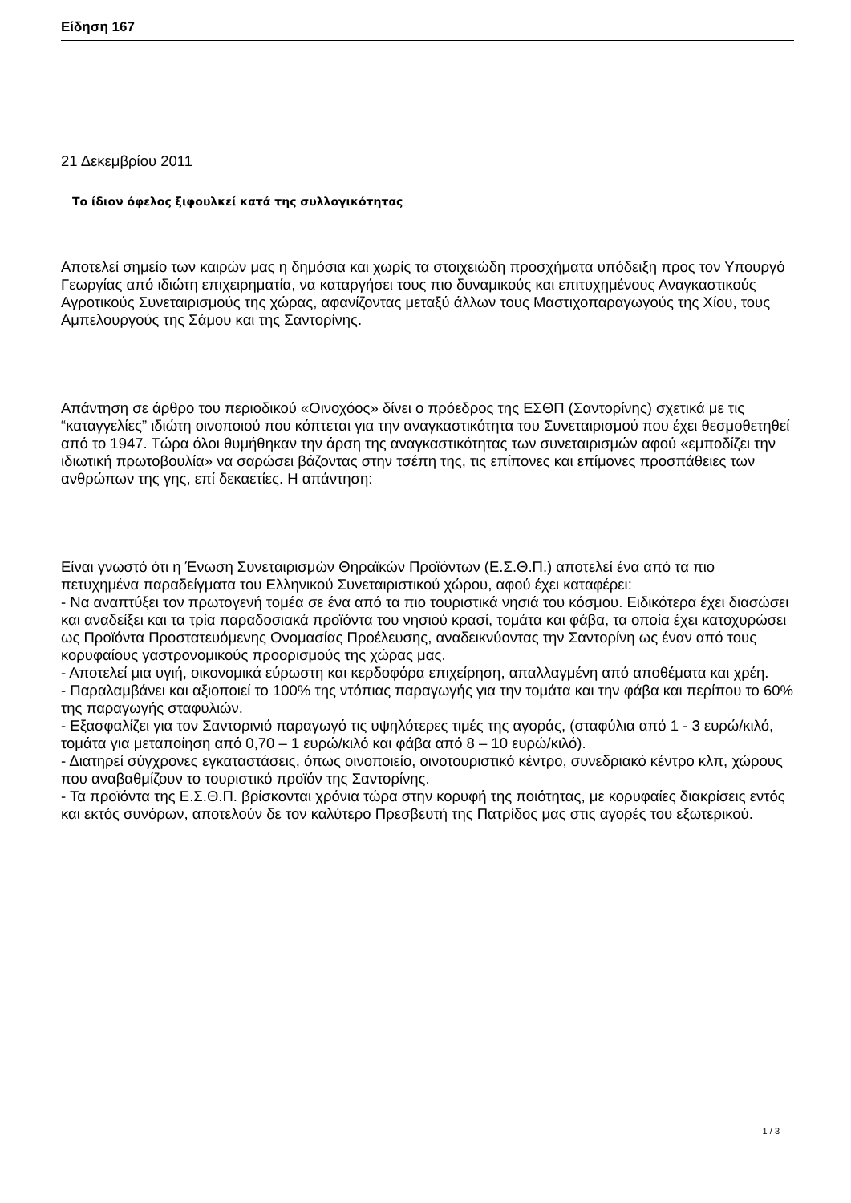Είδηση 167
21 Δεκεμβρίου 2011
Το ίδιον όφελος ξιφουλκεί κατά της συλλογικότητας
Αποτελεί σημείο των καιρών μας η δημόσια και χωρίς τα στοιχειώδη προσχήματα υπόδειξη προς τον Υπουργό Γεωργίας από ιδιώτη επιχειρηματία, να καταργήσει τους πιο δυναμικούς και επιτυχημένους Αναγκαστικούς Αγροτικούς Συνεταιρισμούς της χώρας, αφανίζοντας μεταξύ άλλων τους Μαστιχοπαραγωγούς της Χίου, τους Αμπελουργούς της Σάμου και της Σαντορίνης.
Απάντηση σε άρθρο του περιοδικού «Οινοχόος» δίνει ο πρόεδρος της ΕΣΘΠ (Σαντορίνης) σχετικά με τις “καταγγελίες” ιδιώτη οινοποιού που κόπτεται για την αναγκαστικότητα του Συνεταιρισμού που έχει θεσμοθετηθεί από το 1947. Τώρα όλοι θυμήθηκαν την άρση της αναγκαστικότητας των συνεταιρισμών αφού «εμποδίζει την ιδιωτική πρωτοβουλία» να σαρώσει βάζοντας στην τσέπη της, τις επίπονες και επίμονες προσπάθειες των ανθρώπων της γης, επί δεκαετίες. Η απάντηση:
Είναι γνωστό ότι η Ένωση Συνεταιρισμών Θηραϊκών Προϊόντων (Ε.Σ.Θ.Π.) αποτελεί ένα από τα πιο πετυχημένα παραδείγματα του Ελληνικού Συνεταιριστικού χώρου, αφού έχει καταφέρει:
- Να αναπτύξει τον πρωτογενή τομέα σε ένα από τα πιο τουριστικά νησιά του κόσμου. Ειδικότερα έχει διασώσει και αναδείξει και τα τρία παραδοσιακά προϊόντα του νησιού κρασί, τομάτα και φάβα, τα οποία έχει κατοχυρώσει ως Προϊόντα Προστατευόμενης Ονομασίας Προέλευσης, αναδεικνύοντας την Σαντορίνη ως έναν από τους κορυφαίους γαστρονομικούς προορισμούς της χώρας μας.
- Αποτελεί μια υγιή, οικονομικά εύρωστη και κερδοφόρα επιχείρηση, απαλλαγμένη από αποθέματα και χρέη.
- Παραλαμβάνει και αξιοποιεί το 100% της ντόπιας παραγωγής για την τομάτα και την φάβα και περίπου το 60% της παραγωγής σταφυλιών.
- Εξασφαλίζει για τον Σαντορινιό παραγωγό τις υψηλότερες τιμές της αγοράς, (σταφύλια από 1 - 3 ευρώ/κιλό, τομάτα για μεταποίηση από 0,70 – 1 ευρώ/κιλό και φάβα από 8 – 10 ευρώ/κιλό).
- Διατηρεί σύγχρονες εγκαταστάσεις, όπως οινοποιείο, οινοτουριστικό κέντρο, συνεδριακό κέντρο κλπ, χώρους που αναβαθμίζουν το τουριστικό προϊόν της Σαντορίνης.
- Τα προϊόντα της Ε.Σ.Θ.Π. βρίσκονται χρόνια τώρα στην κορυφή της ποιότητας, με κορυφαίες διακρίσεις εντός και εκτός συνόρων, αποτελούν δε τον καλύτερο Πρεσβευτή της Πατρίδος μας στις αγορές του εξωτερικού.
1 / 3